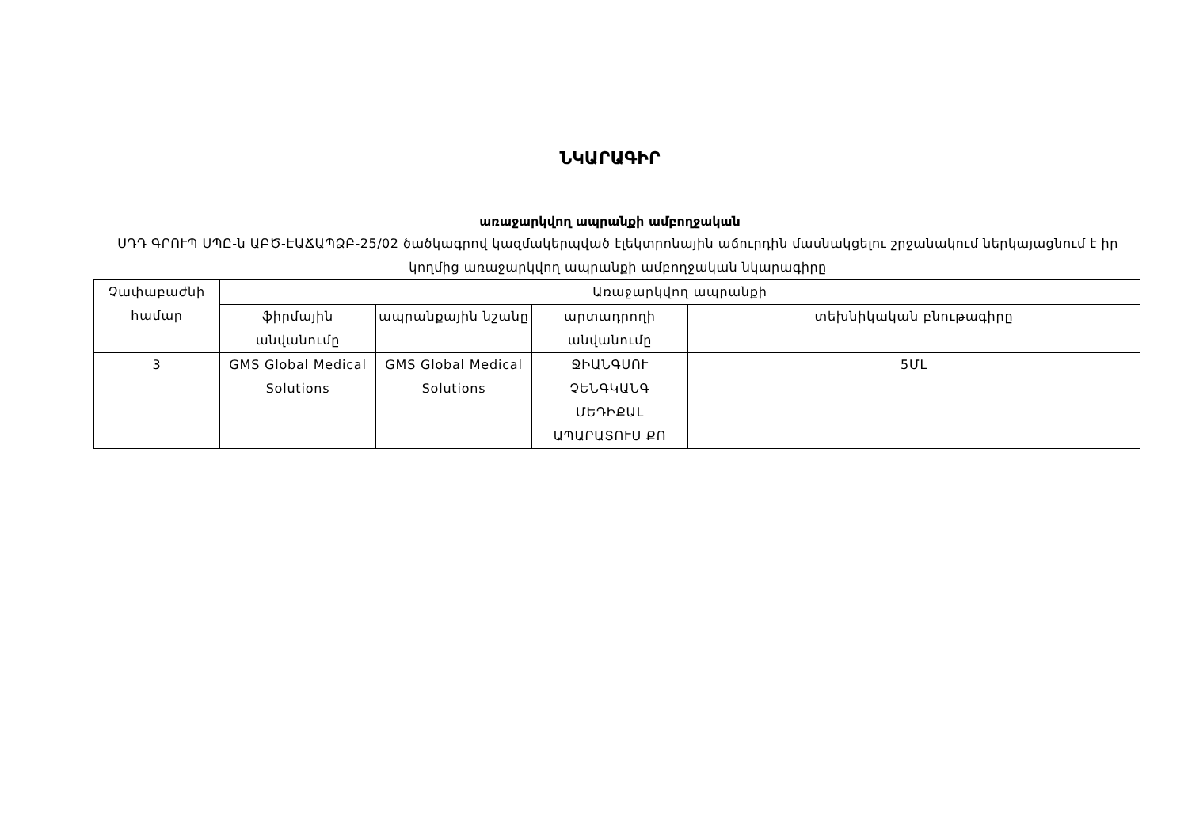ՆԿԱՐԱԳԻՐ
առաջարկվող ապրանքի ամբողջական
ՍԴԴ ԳՐՈՒՊ ՍՊԸ-ն ԱԲԾ-ԷԱՃԱՊՁԲ-25/02 ծածկագրով կազմակերպված էլեկտրոնային աճուրդին մասնակցելու շրջանակում ներկայացնում է իր կողմից առաջարկվող ապրանքի ամբողջական նկարագիրը
| Չափաբաժնի համար | Առաջարկվող ապրանքի | | | |
| --- | --- | --- | --- | --- |
| | ֆիրմային անվանումը | ապրանքային նշանը | արտադրողի անվանումը | տեխնիկական բնութագիրը |
| 3 | GMS Global Medical Solutions | GMS Global Medical Solutions | ՋԻԱՆԳՍՈՒ ՉԵՆԳԿԱՆԳ ՄԵԴԻՔԱԼ ԱՊԱՐԱՏՈՒՍ ՔՈ | 5ՄԼ |